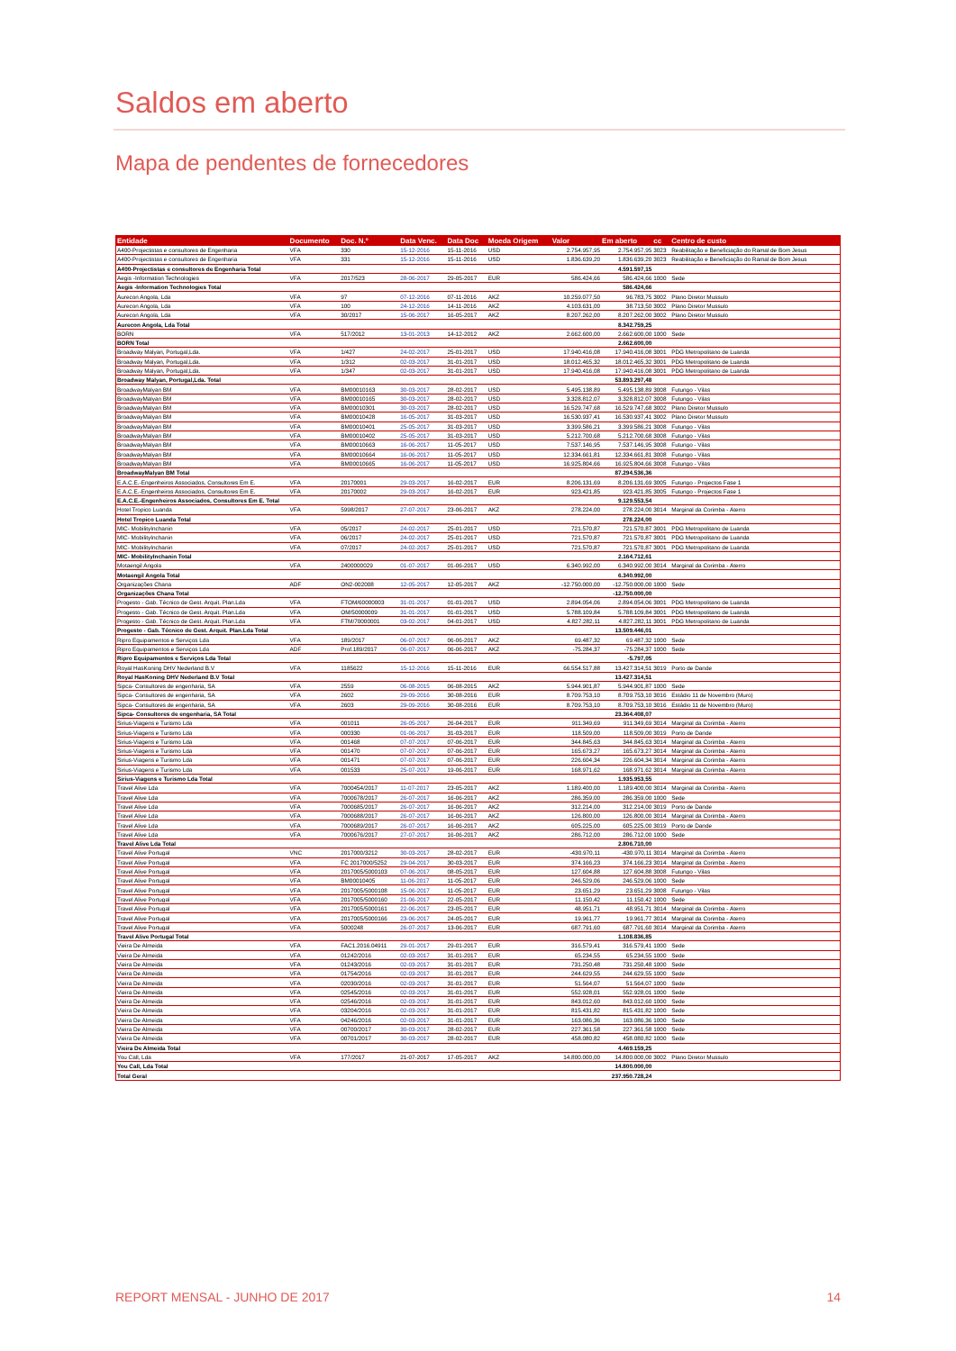Saldos em aberto
Mapa de pendentes de fornecedores
| Entidade | Documento | Doc. N.º | Data Venc. | Data Doc | Moeda Origem | Valor | Em aberto | cc | Centro de custo |
| --- | --- | --- | --- | --- | --- | --- | --- | --- | --- |
| A400-Projectistas e consultores de Engenharia | VFA | 330 | 15-12-2016 | 15-11-2016 | USD | 2.754.957,95 | 2.754.957,95 | 3023 | Reabilitação e Beneficiação do Ramal de Bom Jesus |
| A400-Projectistas e consultores de Engenharia | VFA | 331 | 15-12-2016 | 15-11-2016 | USD | 1.836.639,20 | 1.836.639,20 | 3023 | Reabilitação e Beneficiação do Ramal de Bom Jesus |
| A400-Projectistas e consultores de Engenharia Total | | | | | | | 4.591.597,15 | | |
| Aegis -Information Technologies | VFA | 2017/523 | 28-06-2017 | 29-05-2017 | EUR | 586.424,66 | 586.424,66 | 1000 | Sede |
| Aegis -Information Technologies Total | | | | | | | 586.424,66 | | |
| Aurecon Angola, Lda | VFA | 97 | 07-12-2016 | 07-11-2016 | AKZ | 10.259.077,50 | 96.783,75 | 3002 | Plano Diretor Mussulo |
| Aurecon Angola, Lda | VFA | 100 | 24-12-2016 | 14-11-2016 | AKZ | 4.103.631,00 | 38.713,50 | 3002 | Plano Diretor Mussulo |
| Aurecon Angola, Lda | VFA | 30/2017 | 15-06-2017 | 16-05-2017 | AKZ | 8.207.262,00 | 8.207.262,00 | 3002 | Plano Diretor Mussulo |
| Aurecon Angola, Lda Total | | | | | | | 8.342.759,25 | | |
| BORN | VFA | 517/2012 | 13-01-2013 | 14-12-2012 | AKZ | 2.662.600,00 | 2.662.600,00 | 1000 | Sede |
| BORN Total | | | | | | | 2.662.600,00 | | |
| Broadway Malyan, Portugal,Lda. | VFA | 1/427 | 24-02-2017 | 25-01-2017 | USD | 17.940.416,08 | 17.940.416,08 | 3001 | PDG Metropolitano de Luanda |
| Broadway Malyan, Portugal,Lda. | VFA | 1/312 | 02-03-2017 | 31-01-2017 | USD | 18.012.465,32 | 18.012.465,32 | 3001 | PDG Metropolitano de Luanda |
| Broadway Malyan, Portugal,Lda. | VFA | 1/347 | 02-03-2017 | 31-01-2017 | USD | 17.940.416,08 | 17.940.416,08 | 3001 | PDG Metropolitano de Luanda |
| Broadway Malyan, Portugal,Lda. Total | | | | | | | 53.893.297,48 | | |
| BroadwayMalyan BM | VFA | BM00010163 | 30-03-2017 | 28-02-2017 | USD | 5.495.138,89 | 5.495.138,89 | 3008 | Futungo - Vilas |
| BroadwayMalyan BM | VFA | BM00010165 | 30-03-2017 | 28-02-2017 | USD | 3.328.812,07 | 3.328.812,07 | 3008 | Futungo - Vilas |
| BroadwayMalyan BM | VFA | BM00010301 | 30-03-2017 | 28-02-2017 | USD | 16.529.747,68 | 16.529.747,68 | 3002 | Plano Diretor Mussulo |
| BroadwayMalyan BM | VFA | BM00010428 | 16-05-2017 | 31-03-2017 | USD | 16.530.937,41 | 16.530.937,41 | 3002 | Plano Diretor Mussulo |
| BroadwayMalyan BM | VFA | BM00010401 | 25-05-2017 | 31-03-2017 | USD | 3.399.586,21 | 3.399.586,21 | 3008 | Futungo - Vilas |
| BroadwayMalyan BM | VFA | BM00010402 | 25-05-2017 | 31-03-2017 | USD | 5.212.700,68 | 5.212.700,68 | 3008 | Futungo - Vilas |
| BroadwayMalyan BM | VFA | BM00010663 | 16-06-2017 | 11-05-2017 | USD | 7.537.146,95 | 7.537.146,95 | 3008 | Futungo - Vilas |
| BroadwayMalyan BM | VFA | BM00010664 | 16-06-2017 | 11-05-2017 | USD | 12.334.661,81 | 12.334.661,81 | 3008 | Futungo - Vilas |
| BroadwayMalyan BM | VFA | BM00010665 | 16-06-2017 | 11-05-2017 | USD | 16.925.804,66 | 16.925.804,66 | 3008 | Futungo - Vilas |
| BroadwayMalyan BM Total | | | | | | | 87.294.536,36 | | |
| E.A.C.E.-Engenheiros Associados, Consultores Em E. | VFA | 20170001 | 29-03-2017 | 16-02-2017 | EUR | 8.206.131,69 | 8.206.131,69 | 3005 | Futungo - Projectos Fase 1 |
| E.A.C.E.-Engenheiros Associados, Consultores Em E. | VFA | 20170002 | 29-03-2017 | 16-02-2017 | EUR | 923.421,85 | 923.421,85 | 3005 | Futungo - Projectos Fase 1 |
| E.A.C.E.-Engenheiros Associados, Consultores Em E. Total | | | | | | | 9.129.553,54 | | |
| Hotel Tropico Luanda | VFA | 5998/2017 | 27-07-2017 | 23-06-2017 | AKZ | 278.224,00 | 278.224,00 | 3014 | Marginal da Corimba - Aterro |
| Hotel Tropico Luanda Total | | | | | | | 278.224,00 | | |
| MIC- MobilityInchanin | VFA | 05/2017 | 24-02-2017 | 25-01-2017 | USD | 721.570,87 | 721.570,87 | 3001 | PDG Metropolitano de Luanda |
| MIC- MobilityInchanin | VFA | 06/2017 | 24-02-2017 | 25-01-2017 | USD | 721.570,87 | 721.570,87 | 3001 | PDG Metropolitano de Luanda |
| MIC- MobilityInchanin | VFA | 07/2017 | 24-02-2017 | 25-01-2017 | USD | 721.570,87 | 721.570,87 | 3001 | PDG Metropolitano de Luanda |
| MIC- MobilityInchanin Total | | | | | | | 2.164.712,61 | | |
| Motaengil Angola | VFA | 2400000029 | 01-07-2017 | 01-06-2017 | USD | 6.340.992,00 | 6.340.992,00 | 3014 | Marginal da Corimba - Aterro |
| Motaengil Angola Total | | | | | | | 6.340.992,00 | | |
| Organizações Chana | ADF | ON2-002008 | 12-05-2017 | 12-05-2017 | AKZ | -12.750.000,00 | -12.750.000,00 | 1000 | Sede |
| Organizações Chana Total | | | | | | | -12.750.000,00 | | |
| Progesto - Gab. Técnico de Gest. Arquit. Plan.Lda | VFA | FTOM/60000003 | 31-01-2017 | 01-01-2017 | USD | 2.894.054,06 | 2.894.054,06 | 3001 | PDG Metropolitano de Luanda |
| Progesto - Gab. Técnico de Gest. Arquit. Plan.Lda | VFA | OM/50000009 | 31-01-2017 | 01-01-2017 | USD | 5.788.109,84 | 5.788.109,84 | 3001 | PDG Metropolitano de Luanda |
| Progesto - Gab. Técnico de Gest. Arquit. Plan.Lda | VFA | FTM/70000001 | 03-02-2017 | 04-01-2017 | USD | 4.827.282,11 | 4.827.282,11 | 3001 | PDG Metropolitano de Luanda |
| Progesto - Gab. Técnico de Gest. Arquit. Plan.Lda Total | | | | | | | 13.509.446,01 | | |
| Ripro Equipamentos e Serviços Lda | VFA | 189/2017 | 06-07-2017 | 06-06-2017 | AKZ | 69.487,32 | 69.487,32 | 1000 | Sede |
| Ripro Equipamentos e Serviços Lda | ADF | Prof.189/2017 | 06-07-2017 | 06-06-2017 | AKZ | -75.284,37 | -75.284,37 | 1000 | Sede |
| Ripro Equipamentos e Serviços Lda Total | | | | | | | -5.797,05 | | |
| Royal HasKoning DHV Nederland B.V | VFA | 1185622 | 15-12-2016 | 15-11-2016 | EUR | 66.554.517,88 | 13.427.314,51 | 3019 | Porto de Dande |
| Royal HasKoning DHV Nederland B.V Total | | | | | | | 13.427.314,51 | | |
| Sipca- Consultores de engenharia, SA | VFA | 2559 | 06-08-2015 | 06-08-2015 | AKZ | 5.944.901,87 | 5.944.901,87 | 1000 | Sede |
| Sipca- Consultores de engenharia, SA | VFA | 2602 | 29-09-2016 | 30-08-2016 | EUR | 8.709.753,10 | 8.709.753,10 | 3016 | Estádio 11 de Novembro (Muro) |
| Sipca- Consultores de engenharia, SA | VFA | 2603 | 29-09-2016 | 30-08-2016 | EUR | 8.709.753,10 | 8.709.753,10 | 3016 | Estádio 11 de Novembro (Muro) |
| Sipca- Consultores de engenharia, SA Total | | | | | | | 23.364.408,07 | | |
| Sirius-Viagens e Turismo Lda | VFA | 001011 | 26-05-2017 | 26-04-2017 | EUR | 911.349,69 | 911.349,69 | 3014 | Marginal da Corimba - Aterro |
| Sirius-Viagens e Turismo Lda | VFA | 000330 | 01-06-2017 | 31-03-2017 | EUR | 118.509,00 | 118.509,00 | 3019 | Porto de Dande |
| Sirius-Viagens e Turismo Lda | VFA | 001468 | 07-07-2017 | 07-06-2017 | EUR | 344.845,63 | 344.845,63 | 3014 | Marginal da Corimba - Aterro |
| Sirius-Viagens e Turismo Lda | VFA | 001470 | 07-07-2017 | 07-06-2017 | EUR | 165.673,27 | 165.673,27 | 3014 | Marginal da Corimba - Aterro |
| Sirius-Viagens e Turismo Lda | VFA | 001471 | 07-07-2017 | 07-06-2017 | EUR | 226.604,34 | 226.604,34 | 3014 | Marginal da Corimba - Aterro |
| Sirius-Viagens e Turismo Lda | VFA | 001533 | 25-07-2017 | 19-06-2017 | EUR | 168.971,62 | 168.971,62 | 3014 | Marginal da Corimba - Aterro |
| Sirius-Viagens e Turismo Lda Total | | | | | | | 1.935.953,55 | | |
| Travel Alive Lda | VFA | 7000454/2017 | 11-07-2017 | 23-05-2017 | AKZ | 1.189.400,00 | 1.189.400,00 | 3014 | Marginal da Corimba - Aterro |
| Travel Alive Lda | VFA | 7000678/2017 | 26-07-2017 | 16-06-2017 | AKZ | 286.359,00 | 286.359,00 | 1000 | Sede |
| Travel Alive Lda | VFA | 7000685/2017 | 26-07-2017 | 16-06-2017 | AKZ | 312.214,00 | 312.214,00 | 3019 | Porto de Dande |
| Travel Alive Lda | VFA | 7000688/2017 | 26-07-2017 | 16-06-2017 | AKZ | 126.800,00 | 126.800,00 | 3014 | Marginal da Corimba - Aterro |
| Travel Alive Lda | VFA | 7000689/2017 | 26-07-2017 | 16-06-2017 | AKZ | 605.225,00 | 605.225,00 | 3019 | Porto de Dande |
| Travel Alive Lda | VFA | 7000676/2017 | 27-07-2017 | 16-06-2017 | AKZ | 286.712,00 | 286.712,00 | 1000 | Sede |
| Travel Alive Lda Total | | | | | | | 2.806.710,00 | | |
| Travel Alive Portugal | VNC | 2017000/3212 | 30-03-2017 | 28-02-2017 | EUR | -430.970,11 | -430.970,11 | 3014 | Marginal da Corimba - Aterro |
| Travel Alive Portugal | VFA | FC 2017000/5252 | 29-04-2017 | 30-03-2017 | EUR | 374.166,23 | 374.166,23 | 3014 | Marginal da Corimba - Aterro |
| Travel Alive Portugal | VFA | 2017005/5000103 | 07-06-2017 | 08-05-2017 | EUR | 127.604,88 | 127.604,88 | 3008 | Futungo - Vilas |
| Travel Alive Portugal | VFA | BM00010405 | 11-06-2017 | 11-05-2017 | EUR | 246.529,06 | 246.529,06 | 1000 | Sede |
| Travel Alive Portugal | VFA | 2017005/5000108 | 15-06-2017 | 11-05-2017 | EUR | 23.651,29 | 23.651,29 | 3008 | Futungo - Vilas |
| Travel Alive Portugal | VFA | 2017005/5000160 | 21-06-2017 | 22-05-2017 | EUR | 11.150,42 | 11.150,42 | 1000 | Sede |
| Travel Alive Portugal | VFA | 2017005/5000161 | 22-06-2017 | 23-05-2017 | EUR | 48.951,71 | 48.951,71 | 3014 | Marginal da Corimba - Aterro |
| Travel Alive Portugal | VFA | 2017005/5000166 | 23-06-2017 | 24-05-2017 | EUR | 19.961,77 | 19.961,77 | 3014 | Marginal da Corimba - Aterro |
| Travel Alive Portugal | VFA | 5000248 | 26-07-2017 | 13-06-2017 | EUR | 687.791,60 | 687.791,60 | 3014 | Marginal da Corimba - Aterro |
| Travel Alive Portugal Total | | | | | | | 1.108.836,85 | | |
| Vieira De Almeida | VFA | FAC1.2016.04911 | 29-01-2017 | 29-01-2017 | EUR | 316.579,41 | 316.579,41 | 1000 | Sede |
| Vieira De Almeida | VFA | 01242/2016 | 02-03-2017 | 31-01-2017 | EUR | 65.234,55 | 65.234,55 | 1000 | Sede |
| Vieira De Almeida | VFA | 01243/2016 | 02-03-2017 | 31-01-2017 | EUR | 731.250,48 | 731.250,48 | 1000 | Sede |
| Vieira De Almeida | VFA | 01754/2016 | 02-03-2017 | 31-01-2017 | EUR | 244.629,55 | 244.629,55 | 1000 | Sede |
| Vieira De Almeida | VFA | 02030/2016 | 02-03-2017 | 31-01-2017 | EUR | 51.564,07 | 51.564,07 | 1000 | Sede |
| Vieira De Almeida | VFA | 02545/2016 | 02-03-2017 | 31-01-2017 | EUR | 552.928,01 | 552.928,01 | 1000 | Sede |
| Vieira De Almeida | VFA | 02546/2016 | 02-03-2017 | 31-01-2017 | EUR | 843.012,60 | 843.012,60 | 1000 | Sede |
| Vieira De Almeida | VFA | 03204/2016 | 02-03-2017 | 31-01-2017 | EUR | 815.431,82 | 815.431,82 | 1000 | Sede |
| Vieira De Almeida | VFA | 04246/2016 | 02-03-2017 | 31-01-2017 | EUR | 163.086,36 | 163.086,36 | 1000 | Sede |
| Vieira De Almeida | VFA | 00700/2017 | 30-03-2017 | 28-02-2017 | EUR | 227.361,58 | 227.361,58 | 1000 | Sede |
| Vieira De Almeida | VFA | 00701/2017 | 30-03-2017 | 28-02-2017 | EUR | 458.080,82 | 458.080,82 | 1000 | Sede |
| Vieira De Almeida Total | | | | | | | 4.469.159,25 | | |
| You Call, Lda | VFA | 177/2017 | 21-07-2017 | 17-05-2017 | AKZ | 14.800.000,00 | 14.800.000,00 | 3002 | Plano Diretor Mussulo |
| You Call, Lda Total | | | | | | | 14.800.000,00 | | |
| Total Geral | | | | | | | 237.950.728,24 | | |
REPORT MENSAL - JUNHO DE 2017 14